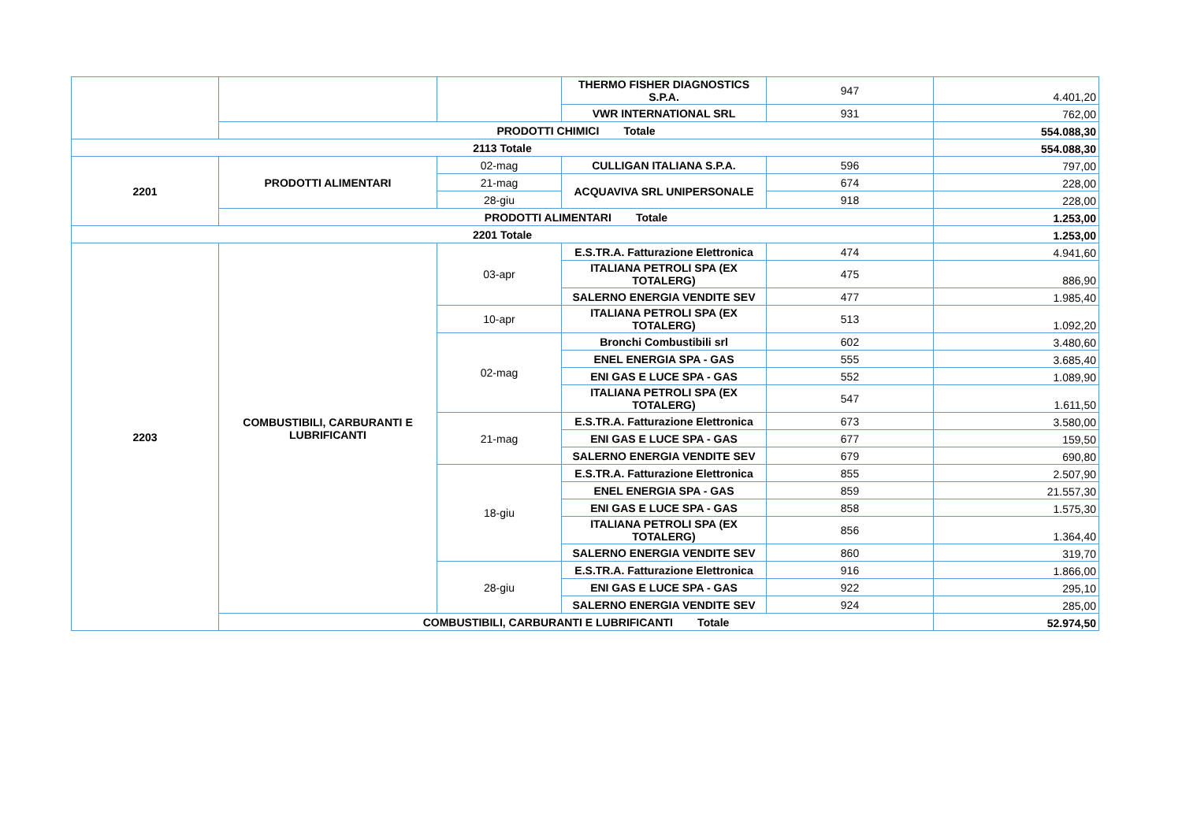| | | | THERMO FISHER DIAGNOSTICS S.P.A. | 947 | 4.401,20 |
| | | | VWR INTERNATIONAL SRL | 931 | 762,00 |
| | PRODOTTI CHIMICI Totale | | | | 554.088,30 |
| 2113 Totale | | | | | 554.088,30 |
| 2201 | PRODOTTI ALIMENTARI | 02-mag | CULLIGAN ITALIANA S.P.A. | 596 | 797,00 |
| | | 21-mag | ACQUAVIVA SRL UNIPERSONALE | 674 | 228,00 |
| | | 28-giu | | 918 | 228,00 |
| | PRODOTTI ALIMENTARI Totale | | | | 1.253,00 |
| 2201 Totale | | | | | 1.253,00 |
| 2203 | COMBUSTIBILI, CARBURANTI E LUBRIFICANTI | 03-apr | E.S.TR.A. Fatturazione Elettronica | 474 | 4.941,60 |
| | | | ITALIANA PETROLI SPA (EX TOTALERG) | 475 | 886,90 |
| | | | SALERNO ENERGIA VENDITE SEV | 477 | 1.985,40 |
| | | 10-apr | ITALIANA PETROLI SPA (EX TOTALERG) | 513 | 1.092,20 |
| | | 02-mag | Bronchi Combustibili srl | 602 | 3.480,60 |
| | | | ENEL ENERGIA SPA - GAS | 555 | 3.685,40 |
| | | | ENI GAS E LUCE SPA - GAS | 552 | 1.089,90 |
| | | | ITALIANA PETROLI SPA (EX TOTALERG) | 547 | 1.611,50 |
| | | 21-mag | E.S.TR.A. Fatturazione Elettronica | 673 | 3.580,00 |
| | | | ENI GAS E LUCE SPA - GAS | 677 | 159,50 |
| | | | SALERNO ENERGIA VENDITE SEV | 679 | 690,80 |
| | | 18-giu | E.S.TR.A. Fatturazione Elettronica | 855 | 2.507,90 |
| | | | ENEL ENERGIA SPA - GAS | 859 | 21.557,30 |
| | | | ENI GAS E LUCE SPA - GAS | 858 | 1.575,30 |
| | | | ITALIANA PETROLI SPA (EX TOTALERG) | 856 | 1.364,40 |
| | | | SALERNO ENERGIA VENDITE SEV | 860 | 319,70 |
| | | 28-giu | E.S.TR.A. Fatturazione Elettronica | 916 | 1.866,00 |
| | | | ENI GAS E LUCE SPA - GAS | 922 | 295,10 |
| | | | SALERNO ENERGIA VENDITE SEV | 924 | 285,00 |
| | COMBUSTIBILI, CARBURANTI E LUBRIFICANTI Totale | | | | 52.974,50 |